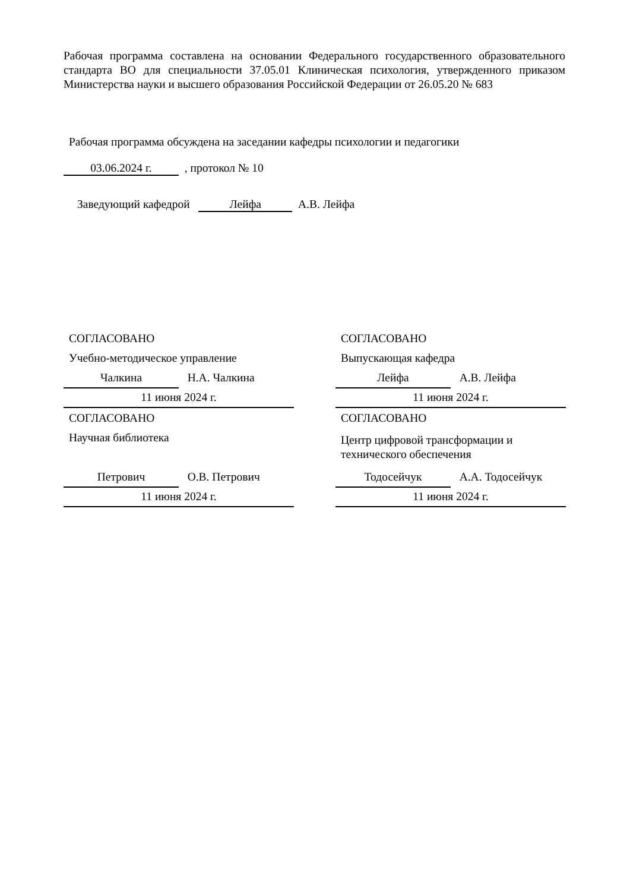Рабочая программа составлена на основании Федерального государственного образовательного стандарта ВО для специальности 37.05.01 Клиническая психология, утвержденного приказом Министерства науки и высшего образования Российской Федерации от 26.05.20 № 683
Рабочая программа обсуждена на заседании кафедры психологии и педагогики
03.06.2024 г. , протокол № 10
Заведующий кафедрой Лейфа А.В. Лейфа
СОГЛАСОВАНО
Учебно-методическое управление
Чалкина Н.А. Чалкина
11 июня 2024 г.
СОГЛАСОВАНО
Научная библиотека
Петрович О.В. Петрович
11 июня 2024 г.
СОГЛАСОВАНО
Выпускающая кафедра
Лейфа А.В. Лейфа
11 июня 2024 г.
СОГЛАСОВАНО
Центр цифровой трансформации и технического обеспечения
Тодосейчук А.А. Тодосейчук
11 июня 2024 г.